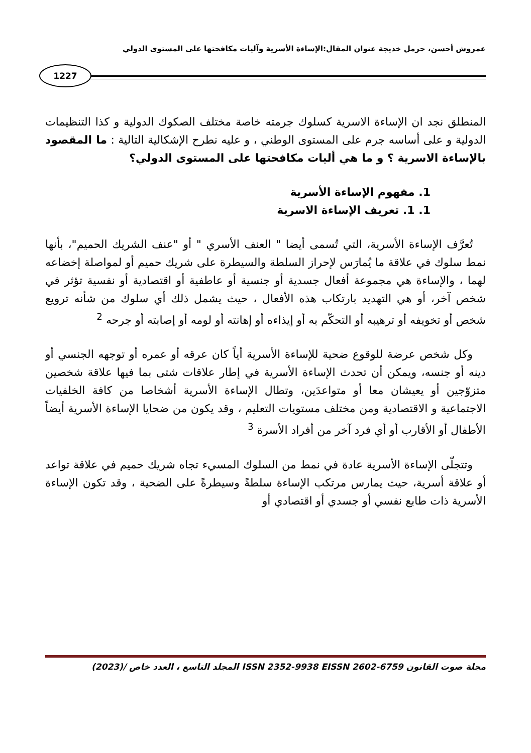عمروش أحسن، حرمل خديجة عنوان المقال:الإساءة الأسرية وآليات مكافحتها على المستوى الدولي
1227
المنطلق نجد ان الإساءة الاسرية كسلوك جرمته خاصة مختلف الصكوك الدولية و كذا التنظيمات الدولية و على أساسه جرم على المستوى الوطني ، و عليه نطرح الإشكالية التالية : ما المقصود بالإساءة الاسرية ؟ و ما هي أليات مكافحتها على المستوى الدولي؟
1. مفهوم الإساءة الأسرية
1. 1. تعريف الإساءة الاسرية
تُعرَّف الإساءة الأسرية، التي تُسمى أيضا " العنف الأسري " أو "عنف الشريك الحميم"، بأنها نمط سلوك في علاقة ما يُمارَس لإحراز السلطة والسيطرة على شريك حميم أو لمواصلة إخضاعه لهما ، والإساءة هي مجموعة أفعال جسدية أو جنسية أو عاطفية أو اقتصادية أو نفسية تؤثر في شخص آخر، أو هي التهديد بارتكاب هذه الأفعال ، حيث يشمل ذلك أي سلوك من شأنه ترويع شخص أو تخويفه أو ترهيبه أو التحكّم به أو إيذاءه أو إهانته أو لومه أو إصابته أو جرحه <sup>2</sup>
وكل شخص عرضة للوقوع ضحية للإساءة الأسرية أياً كان عرقه أو عمره أو توجهه الجنسي أو دينه أو جنسه، ويمكن أن تحدث الإساءة الأسرية في إطار علاقات شتى بما فيها علاقة شخصين متزوّجين أو يعيشان معا أو متواعدَين، وتطال الإساءة الأسرية أشخاصا من كافة الخلفيات الاجتماعية و الاقتصادية ومن مختلف مستويات التعليم ، وقد يكون من ضحايا الإساءة الأسرية أيضاً الأطفال أو الأقارب أو أي فرد آخر من أفراد الأسرة <sup>3</sup>
وتتجلّى الإساءة الأسرية عادة في نمط من السلوك المسيء تجاه شريك حميم في علاقة تواعد أو علاقة أسرية، حيث يمارس مرتكب الإساءة سلطةً وسيطرةً على الضحية ، وقد تكون الإساءة الأسرية ذات طابع نفسي أو جسدي أو اقتصادي أو
مجلة صوت القانون ISSN 2352-9938 EISSN 2602-6759 المجلد التاسع ، العدد خاص /(2023)